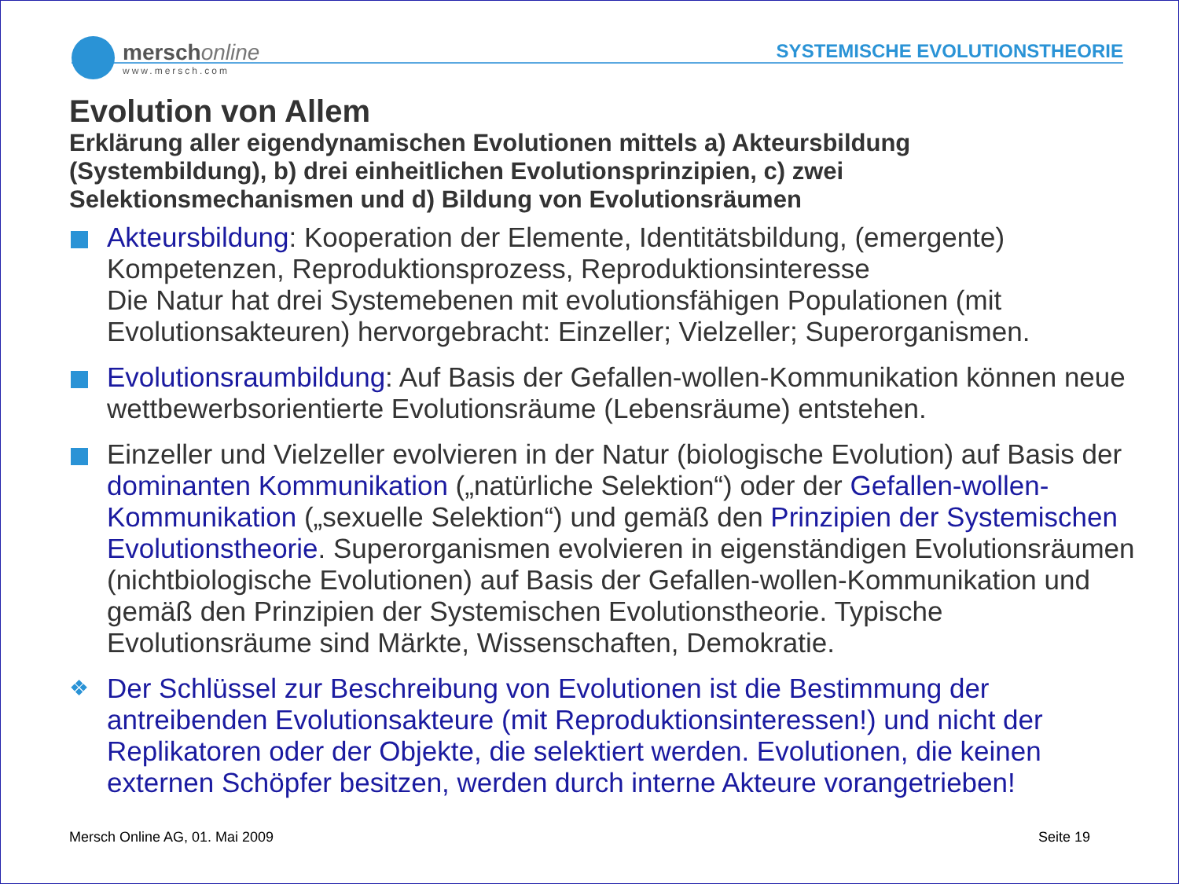merschonline
www.mersch.com
SYSTEMISCHE EVOLUTIONSTHEORIE
Evolution von Allem
Erklärung aller eigendynamischen Evolutionen mittels a) Akteursbildung (Systembildung), b) drei einheitlichen Evolutionsprinzipien, c) zwei Selektionsmechanismen und d) Bildung von Evolutionsräumen
Akteursbildung: Kooperation der Elemente, Identitätsbildung, (emergente) Kompetenzen, Reproduktionsprozess, Reproduktionsinteresse
Die Natur hat drei Systemebenen mit evolutionsfähigen Populationen (mit Evolutionsakteuren) hervorgebracht: Einzeller; Vielzeller; Superorganismen.
Evolutionsraumbildung: Auf Basis der Gefallen-wollen-Kommunikation können neue wettbewerbsorientierte Evolutionsräume (Lebensräume) entstehen.
Einzeller und Vielzeller evolvieren in der Natur (biologische Evolution) auf Basis der dominanten Kommunikation („natürliche Selektion“) oder der Gefallen-wollen-Kommunikation („sexuelle Selektion“) und gemäß den Prinzipien der Systemischen Evolutionstheorie. Superorganismen evolvieren in eigenständigen Evolutionsräumen (nichtbiologische Evolutionen) auf Basis der Gefallen-wollen-Kommunikation und gemäß den Prinzipien der Systemischen Evolutionstheorie. Typische Evolutionsräume sind Märkte, Wissenschaften, Demokratie.
❖
Der Schlüssel zur Beschreibung von Evolutionen ist die Bestimmung der antreibenden Evolutionsakteure (mit Reproduktionsinteressen!) und nicht der Replikatoren oder der Objekte, die selektiert werden. Evolutionen, die keinen externen Schöpfer besitzen, werden durch interne Akteure vorangetrieben!
Mersch Online AG, 01. Mai 2009 Seite 19